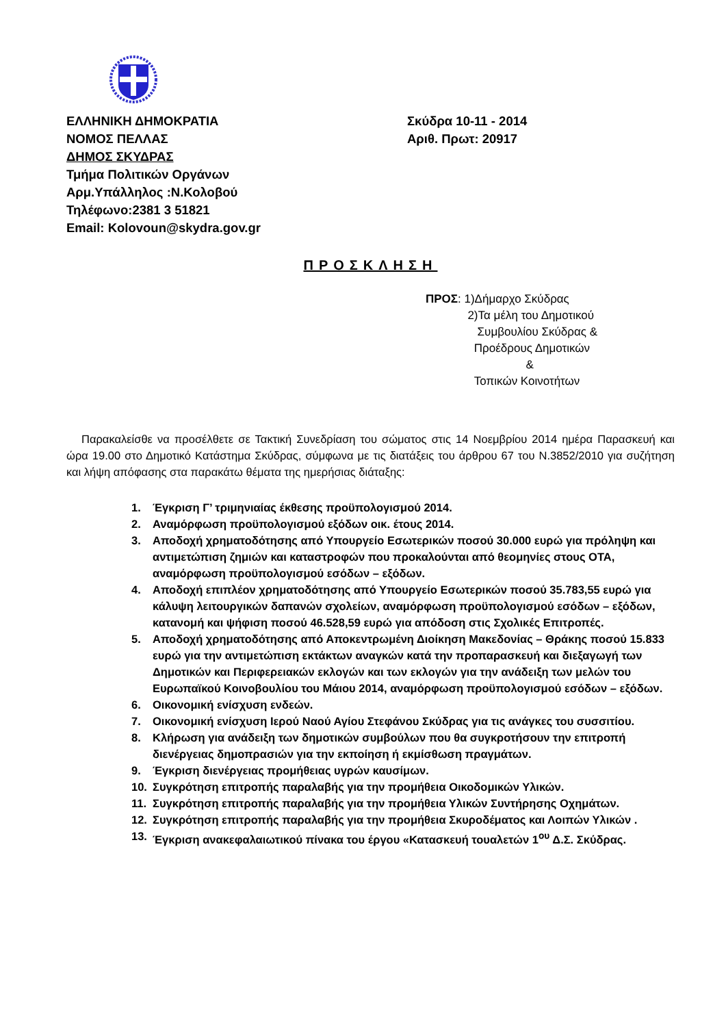ΕΛΛΗΝΙΚΗ ΔΗΜΟΚΡΑΤΙΑ
ΝΟΜΟΣ ΠΕΛΛΑΣ
ΔΗΜΟΣ ΣΚΥΔΡΑΣ
Τμήμα Πολιτικών Οργάνων
Αρμ.Υπάλληλος :Ν.Κολοβού
Τηλέφωνο:2381 3 51821
Email: Kolovoun@skydra.gov.gr
Σκύδρα 10-11 - 2014
Αριθ. Πρωτ: 20917
ΠΡΟΣΚΛΗΣΗ
ΠΡΟΣ: 1)Δήμαρχο Σκύδρας
2)Τα μέλη του Δημοτικού
Συμβουλίου Σκύδρας &
Προέδρους Δημοτικών
&
Τοπικών Κοινοτήτων
Παρακαλείσθε να προσέλθετε σε Τακτική Συνεδρίαση του σώματος στις 14 Νοεμβρίου 2014 ημέρα Παρασκευή και ώρα 19.00 στο Δημοτικό Κατάστημα Σκύδρας, σύμφωνα με τις διατάξεις του άρθρου 67 του Ν.3852/2010 για συζήτηση και λήψη απόφασης στα παρακάτω θέματα της ημερήσιας διάταξης:
1. Έγκριση Γ’ τριμηνιαίας έκθεσης προϋπολογισμού 2014.
2. Αναμόρφωση προϋπολογισμού εξόδων οικ. έτους 2014.
3. Αποδοχή χρηματοδότησης από Υπουργείο Εσωτερικών ποσού 30.000 ευρώ για πρόληψη και αντιμετώπιση ζημιών και καταστροφών που προκαλούνται από θεομηνίες στους ΟΤΑ, αναμόρφωση προϋπολογισμού εσόδων – εξόδων.
4. Αποδοχή επιπλέον χρηματοδότησης από Υπουργείο Εσωτερικών ποσού 35.783,55 ευρώ για κάλυψη λειτουργικών δαπανών σχολείων, αναμόρφωση προϋπολογισμού εσόδων – εξόδων, κατανομή και ψήφιση ποσού 46.528,59 ευρώ για απόδοση στις Σχολικές Επιτροπές.
5. Αποδοχή χρηματοδότησης από Αποκεντρωμένη Διοίκηση Μακεδονίας – Θράκης ποσού 15.833 ευρώ για την αντιμετώπιση εκτάκτων αναγκών κατά την προπαρασκευή και διεξαγωγή των Δημοτικών και Περιφερειακών εκλογών και των εκλογών για την ανάδειξη των μελών του Ευρωπαϊκού Κοινοβουλίου του Μάιου 2014, αναμόρφωση προϋπολογισμού εσόδων – εξόδων.
6. Οικονομική ενίσχυση ενδεών.
7. Οικονομική ενίσχυση Ιερού Ναού Αγίου Στεφάνου Σκύδρας για τις ανάγκες του συσσιτίου.
8. Κλήρωση για ανάδειξη των δημοτικών συμβούλων που θα συγκροτήσουν την επιτροπή διενέργειας δημοπρασιών για την εκποίηση ή εκμίσθωση πραγμάτων.
9. Έγκριση διενέργειας προμήθειας υγρών καυσίμων.
10. Συγκρότηση επιτροπής παραλαβής για την προμήθεια Οικοδομικών Υλικών.
11. Συγκρότηση επιτροπής παραλαβής για την προμήθεια Υλικών Συντήρησης Οχημάτων.
12. Συγκρότηση επιτροπής παραλαβής για την προμήθεια Σκυροδέματος και Λοιπών Υλικών .
13. Έγκριση ανακεφαλαιωτικού πίνακα του έργου «Κατασκευή τουαλετών 1<sup>ου</sup> Δ.Σ. Σκύδρας.